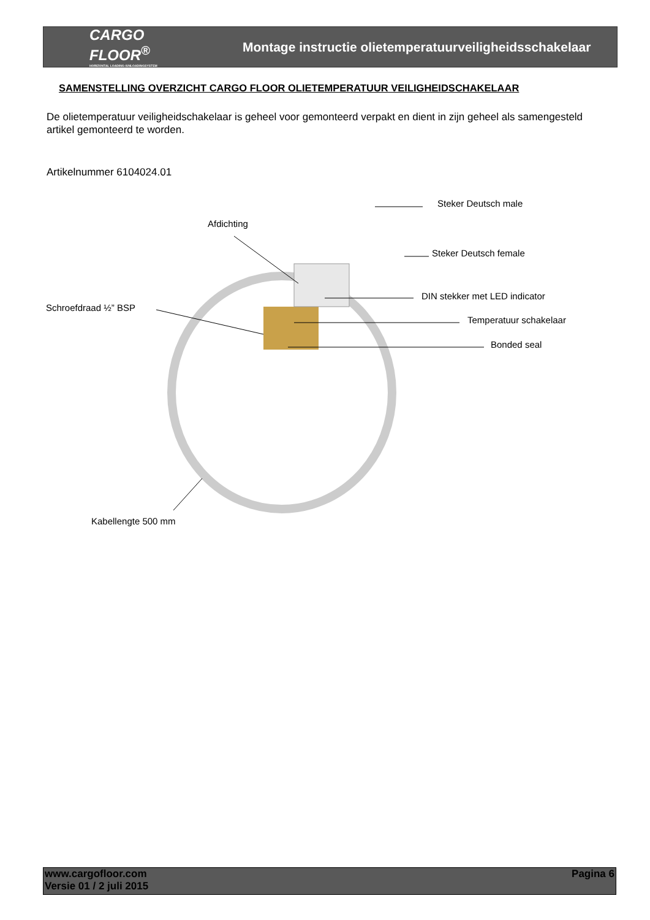CARGO FLOOR<sup>®</sup>
HORIZONTAL LOADING-/UNLOADINGSYSTEM
Montage instructie olietemperatuurveiligheidsschakelaar
SAMENSTELLING OVERZICHT CARGO FLOOR OLIETEMPERATUUR VEILIGHEIDSCHAKELAAR
De olietemperatuur veiligheidschakelaar is geheel voor gemonteerd verpakt en dient in zijn geheel als samengesteld artikel gemonteerd te worden.
Artikelnummer 6104024.01
Steker Deutsch male
Afdichting
Steker Deutsch female
DIN stekker met LED indicator
Schroefdraad ½” BSP
Temperatuur schakelaar
Bonded seal
Kabellengte 500 mm
www.cargofloor.com
Versie 01 / 2 juli 2015
Pagina 6